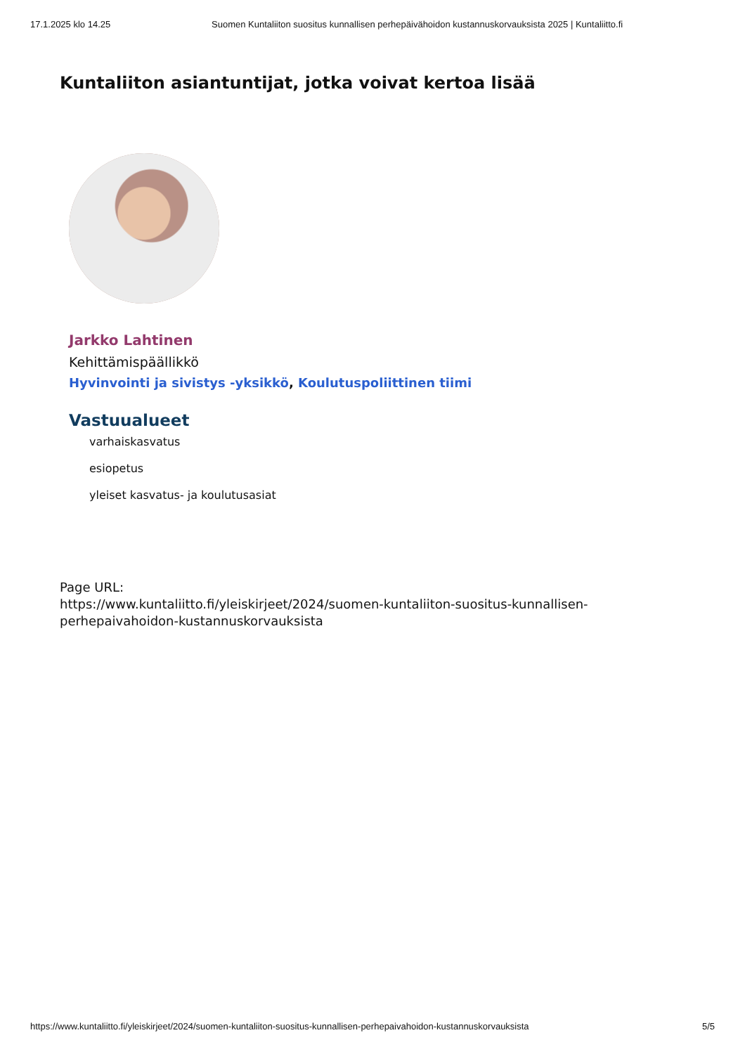17.1.2025 klo 14.25 Suomen Kuntaliiton suositus kunnallisen perhepäivähoidon kustannuskorvauksista 2025 | Kuntaliitto.fi
Kuntaliiton asiantuntijat, jotka voivat kertoa lisää
Jarkko Lahtinen
Kehittämispäällikkö
Hyvinvointi ja sivistys -yksikkö, Koulutuspoliittinen tiimi
Vastuualueet
varhaiskasvatus
esiopetus
yleiset kasvatus- ja koulutusasiat
Page URL:
https://www.kuntaliitto.fi/yleiskirjeet/2024/suomen-kuntaliiton-suositus-kunnallisen-perhepaivahoidon-kustannuskorvauksista
https://www.kuntaliitto.fi/yleiskirjeet/2024/suomen-kuntaliiton-suositus-kunnallisen-perhepaivahoidon-kustannuskorvauksista 5/5